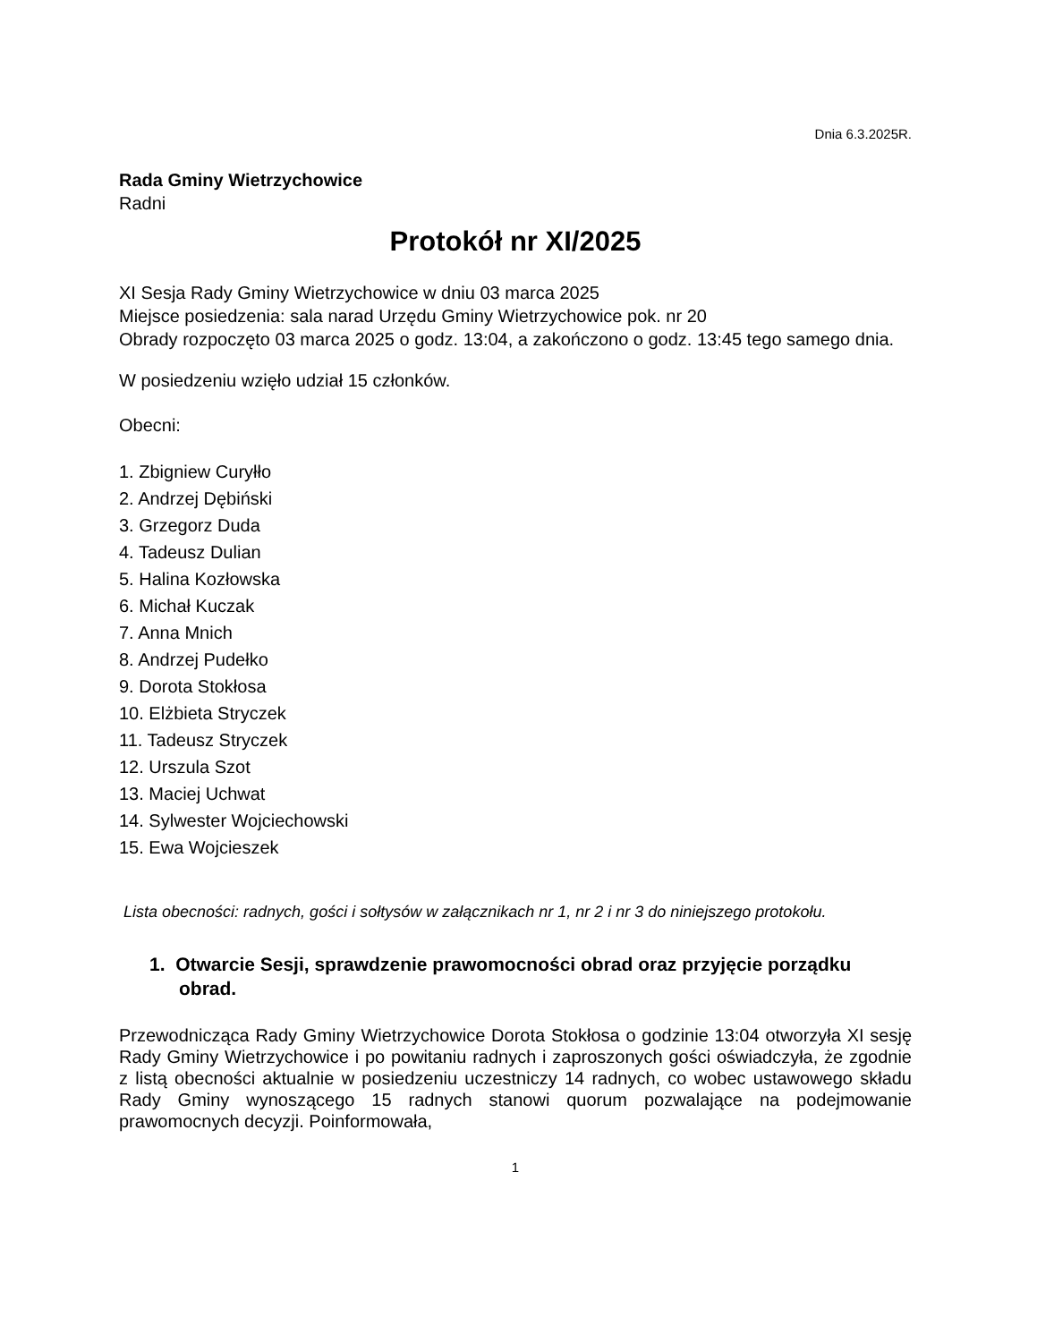Dnia 6.3.2025R.
Rada Gminy Wietrzychowice
Radni
Protokół nr XI/2025
XI Sesja Rady Gminy Wietrzychowice w dniu 03 marca 2025
Miejsce posiedzenia: sala narad Urzędu Gminy Wietrzychowice pok. nr 20
Obrady rozpoczęto 03 marca 2025 o godz. 13:04, a zakończono o godz. 13:45 tego samego dnia.
W posiedzeniu wzięło udział 15 członków.
Obecni:
1. Zbigniew Curyłło
2. Andrzej Dębiński
3. Grzegorz Duda
4. Tadeusz Dulian
5. Halina Kozłowska
6. Michał Kuczak
7. Anna Mnich
8. Andrzej Pudełko
9. Dorota Stokłosa
10. Elżbieta Stryczek
11. Tadeusz Stryczek
12. Urszula Szot
13. Maciej Uchwat
14. Sylwester Wojciechowski
15. Ewa Wojcieszek
Lista obecności: radnych, gości i sołtysów w załącznikach nr 1, nr 2 i nr 3 do niniejszego protokołu.
1. Otwarcie Sesji, sprawdzenie prawomocności obrad oraz przyjęcie porządku obrad.
Przewodnicząca Rady Gminy Wietrzychowice Dorota Stokłosa o godzinie 13:04 otworzyła XI sesję Rady Gminy Wietrzychowice i po powitaniu radnych i zaproszonych gości oświadczyła, że zgodnie z listą obecności aktualnie w posiedzeniu uczestniczy 14 radnych, co wobec ustawowego składu Rady Gminy wynoszącego 15 radnych stanowi quorum pozwalające na podejmowanie prawomocnych decyzji. Poinformowała,
1